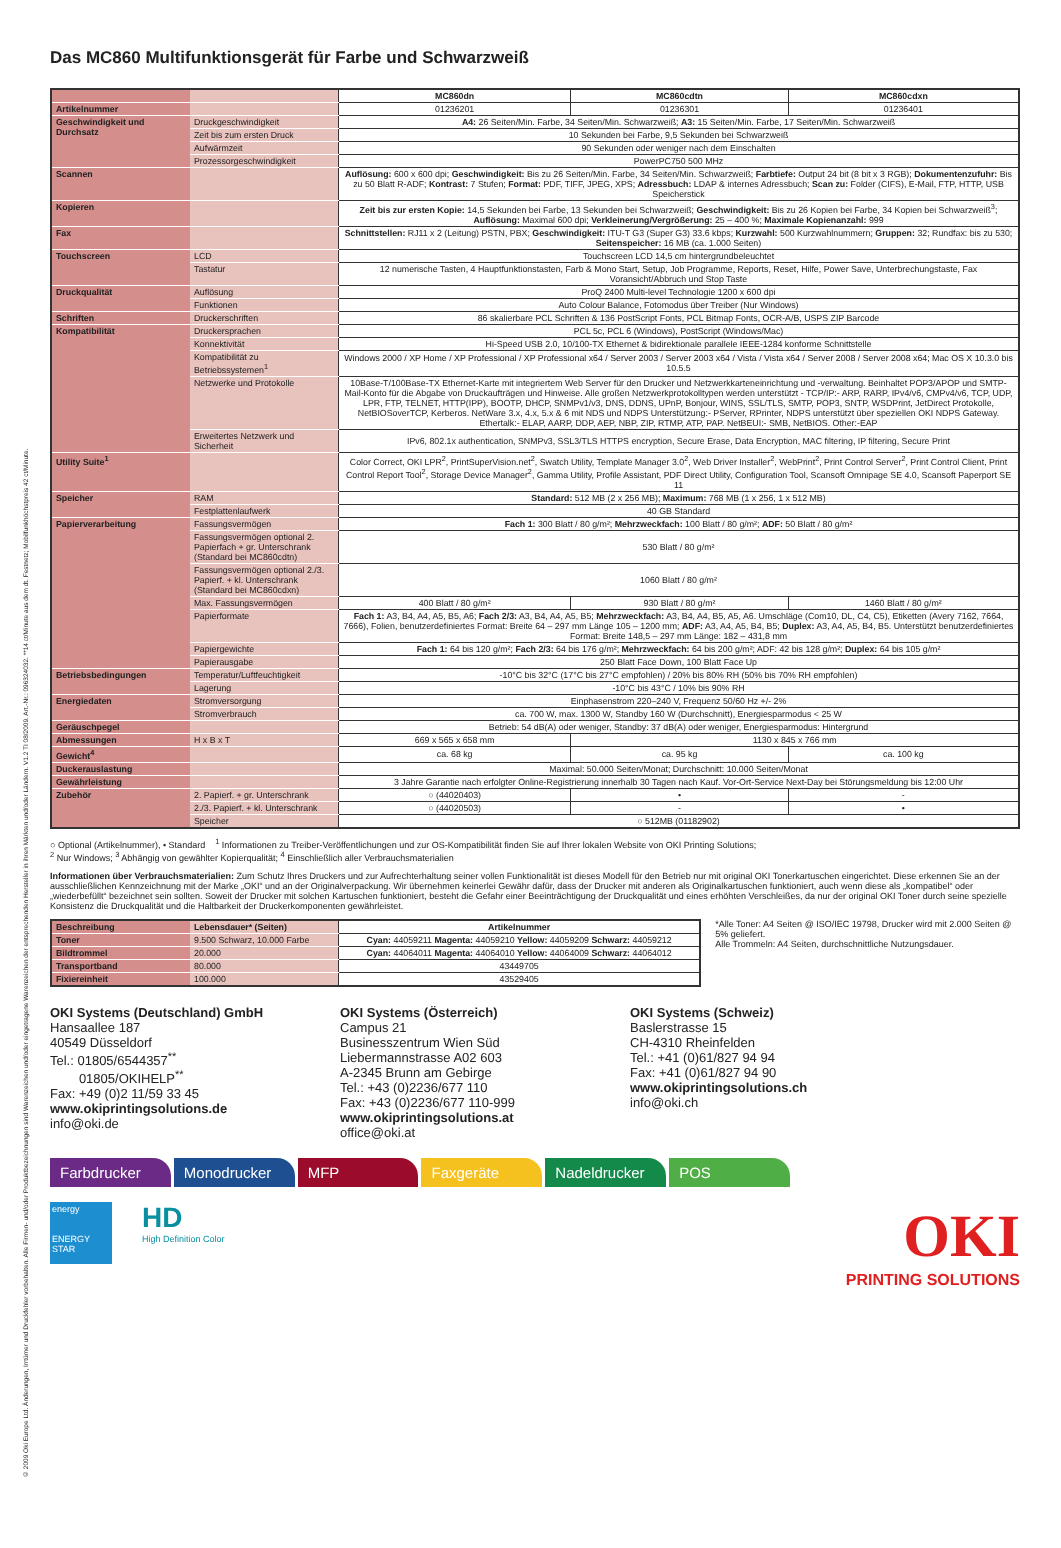© 2009 Oki Europe Ltd. Änderungen, Irrtümer und Druckfehler vorbehalten. Alle Firmen- und/oder Produktbezeichnungen sind Warenzeichen und/oder eingetragene Warenzeichen der entsprechenden Hersteller in ihren Märkten und/oder Ländern. V1.2 TI 08/2009. Art.-Nr.: 09632403​2. **14 ct/Minute aus dem dt. Festnetz; Mobilfunkhöchstpreis 42 ct/Minute.
Das MC860 Multifunktionsgerät für Farbe und Schwarzweiß
| | | MC860dn | MC860cdtn | MC860cdxn |
| Artikelnummer | | 01236201 | 01236301 | 01236401 |
| Geschwindigkeit und Durchsatz | Druckgeschwindigkeit | A4: 26 Seiten/Min. Farbe, 34 Seiten/Min. Schwarzweiß; A3: 15 Seiten/Min. Farbe, 17 Seiten/Min. Schwarzweiß | | |
| | Zeit bis zum ersten Druck | 10 Sekunden bei Farbe, 9,5 Sekunden bei Schwarzweiß | | |
| | Aufwärmzeit | 90 Sekunden oder weniger nach dem Einschalten | | |
| | Prozessorgeschwindigkeit | PowerPC750 500 MHz | | |
| Scannen | | Auflösung: 600 x 600 dpi; Geschwindigkeit: Bis zu 26 Seiten/Min. Farbe, 34 Seiten/Min. Schwarzweiß; Farbtiefe: Output 24 bit (8 bit x 3 RGB); Dokumentenzufuhr: Bis zu 50 Blatt R-ADF; Kontrast: 7 Stufen; Format: PDF, TIFF, JPEG, XPS; Adressbuch: LDAP & internes Adressbuch; Scan zu: Folder (CIFS), E-Mail, FTP, HTTP, USB Speicherstick | | |
| Kopieren | | Zeit bis zur ersten Kopie: 14,5 Sekunden bei Farbe, 13 Sekunden bei Schwarzweiß; Geschwindigkeit: Bis zu 26 Kopien bei Farbe, 34 Kopien bei Schwarzweiß<sup>3</sup>; Auflösung: Maximal 600 dpi; Verkleinerung/Vergrößerung: 25 – 400 %; Maximale Kopienanzahl: 999 | | |
| Fax | | Schnittstellen: RJ11 x 2 (Leitung) PSTN, PBX; Geschwindigkeit: ITU-T G3 (Super G3) 33.6 kbps; Kurzwahl: 500 Kurzwahlnummern; Gruppen: 32; Rundfax: bis zu 530; Seitenspeicher: 16 MB (ca. 1.000 Seiten) | | |
| Touchscreen | LCD | Touchscreen LCD 14,5 cm hintergrundbeleuchtet | | |
| | Tastatur | 12 numerische Tasten, 4 Hauptfunktionstasten, Farb & Mono Start, Setup, Job Programme, Reports, Reset, Hilfe, Power Save, Unterbrechungstaste, Fax Voransicht/Abbruch und Stop Taste | | |
| Druckqualität | Auflösung | ProQ 2400 Multi-level Technologie 1200 x 600 dpi | | |
| | Funktionen | Auto Colour Balance, Fotomodus über Treiber (Nur Windows) | | |
| Schriften | Druckerschriften | 86 skalierbare PCL Schriften & 136 PostScript Fonts, PCL Bitmap Fonts, OCR-A/B, USPS ZIP Barcode | | |
| Kompatibilität | Druckersprachen | PCL 5c, PCL 6 (Windows), PostScript (Windows/Mac) | | |
| | Konnektivität | Hi-Speed USB 2.0, 10/100-TX Ethernet & bidirektionale parallele IEEE-1284 konforme Schnittstelle | | |
| | Kompatibilität zu Betriebssystemen<sup>1</sup> | Windows 2000 / XP Home / XP Professional / XP Professional x64 / Server 2003 / Server 2003 x64 / Vista / Vista x64 / Server 2008 / Server 2008 x64; Mac OS X 10.3.0 bis 10.5.5 | | |
| | Netzwerke und Protokolle | 10Base-T/100Base-TX Ethernet-Karte mit integriertem Web Server für den Drucker und Netzwerkkarteneinrichtung und -verwaltung. Beinhaltet POP3/APOP und SMTP-Mail-Konto für die Abgabe von Druckaufträgen und Hinweise. Alle großen Netzwerkprotokolltypen werden unterstützt - TCP/IP:- ARP, RARP, IPv4/v6, CMPv4/v6, TCP, UDP, LPR, FTP, TELNET, HTTP(IPP), BOOTP, DHCP, SNMPv1/v3, DNS, DDNS, UPnP, Bonjour, WINS, SSL/TLS, SMTP, POP3, SNTP, WSDPrint, JetDirect Protokolle, NetBIOSoverTCP, Kerberos. NetWare 3.x, 4.x, 5.x & 6 mit NDS und NDPS Unterstützung:- PServer, RPrinter, NDPS unterstützt über speziellen OKI NDPS Gateway. Ethertalk:- ELAP, AARP, DDP, AEP, NBP, ZIP, RTMP, ATP, PAP. NetBEUI:- SMB, NetBIOS. Other:-EAP | | |
| | Erweitertes Netzwerk und Sicherheit | IPv6, 802.1x authentication, SNMPv3, SSL3/TLS HTTPS encryption, Secure Erase, Data Encryption, MAC filtering, IP filtering, Secure Print | | |
| Utility Suite<sup>1</sup> | | Color Correct, OKI LPR<sup>2</sup>, PrintSuperVision.net<sup>2</sup>, Swatch Utility, Template Manager 3.0<sup>2</sup>, Web Driver Installer<sup>2</sup>, WebPrint<sup>2</sup>, Print Control Server<sup>2</sup>, Print Control Client, Print Control Report Tool<sup>2</sup>, Storage Device Manager<sup>2</sup>, Gamma Utility, Profile Assistant, PDF Direct Utility, Configuration Tool, Scansoft Omnipage SE 4.0, Scansoft Paperport SE 11 | | |
| Speicher | RAM | Standard: 512 MB (2 x 256 MB); Maximum: 768 MB (1 x 256, 1 x 512 MB) | | |
| | Festplattenlaufwerk | 40 GB Standard | | |
| Papierverarbeitung | Fassungsvermögen | Fach 1: 300 Blatt / 80 g/m²; Mehrzweckfach: 100 Blatt / 80 g/m²; ADF: 50 Blatt / 80 g/m² | | |
| | Fassungsvermögen optional 2. Papierfach + gr. Unterschrank (Standard bei MC860cdtn) | 530 Blatt / 80 g/m² | | |
| | Fassungsvermögen optional 2./3. Papierf. + kl. Unterschrank (Standard bei MC860cdxn) | 1060 Blatt / 80 g/m² | | |
| | Max. Fassungsvermögen | 400 Blatt / 80 g/m² | 930 Blatt / 80 g/m² | 1460 Blatt / 80 g/m² |
| | Papierformate | Fach 1: A3, B4, A4, A5, B5, A6; Fach 2/3: A3, B4, A4, A5, B5; Mehrzweckfach: A3, B4, A4, B5, A5, A6. Umschläge (Com10, DL, C4, C5), Etiketten (Avery 7162, 7664, 7666), Folien, benutzerdefiniertes Format: Breite 64 – 297 mm Länge 105 – 1200 mm; ADF: A3, A4, A5, B4, B5; Duplex: A3, A4, A5, B4, B5. Unterstützt benutzerdefiniertes Format: Breite 148,5 – 297 mm Länge: 182 – 431,8 mm | | |
| | Papiergewichte | Fach 1: 64 bis 120 g/m²; Fach 2/3: 64 bis 176 g/m²; Mehrzweckfach: 64 bis 200 g/m²; ADF: 42 bis 128 g/m²; Duplex: 64 bis 105 g/m² | | |
| | Papierausgabe | 250 Blatt Face Down, 100 Blatt Face Up | | |
| Betriebsbedingungen | Temperatur/Luftfeuchtigkeit | -10°C bis 32°C (17°C bis 27°C empfohlen) / 20% bis 80% RH (50% bis 70% RH empfohlen) | | |
| | Lagerung | -10°C bis 43°C / 10% bis 90% RH | | |
| Energiedaten | Stromversorgung | Einphasenstrom 220–240 V, Frequenz 50/60 Hz +/- 2% | | |
| | Stromverbrauch | ca. 700 W, max. 1300 W, Standby 160 W (Durchschnitt), Energiesparmodus < 25 W | | |
| Geräuschpegel | | Betrieb: 54 dB(A) oder weniger, Standby: 37 dB(A) oder weniger, Energiesparmodus: Hintergrund | | |
| Abmessungen | H x B x T | 669 x 565 x 658 mm | 1130 x 845 x 766 mm | |
| Gewicht<sup>4</sup> | | ca. 68 kg | ca. 95 kg | ca. 100 kg |
| Duckerauslastung | | Maximal: 50.000 Seiten/Monat; Durchschnitt: 10.000 Seiten/Monat | | |
| Gewährleistung | | 3 Jahre Garantie nach erfolgter Online-Registrierung innerhalb 30 Tagen nach Kauf. Vor-Ort-Service Next-Day bei Störungsmeldung bis 12:00 Uhr | | |
| Zubehör | 2. Papierf. + gr. Unterschrank | ○ (44020403) | • | - |
| | 2./3. Papierf. + kl. Unterschrank | ○ (44020503) | - | • |
| | Speicher | ○ 512MB (01182902) | | |
○ Optional (Artikelnummer), • Standard <sup>1</sup> Informationen zu Treiber-Veröffentlichungen und zur OS-Kompatibilität finden Sie auf Ihrer lokalen Website von OKI Printing Solutions;
<sup>2</sup> Nur Windows; <sup>3</sup> Abhängig von gewählter Kopierqualität; <sup>4</sup> Einschließlich aller Verbrauchsmaterialien
Informationen über Verbrauchsmaterialien: Zum Schutz Ihres Druckers und zur Aufrechterhaltung seiner vollen Funktionalität ist dieses Modell für den Betrieb nur mit original OKI Tonerkartuschen eingerichtet. Diese erkennen Sie an der ausschließlichen Kennzeichnung mit der Marke „OKI“ und an der Originalverpackung. Wir übernehmen keinerlei Gewähr dafür, dass der Drucker mit anderen als Originalkartuschen funktioniert, auch wenn diese als „kompatibel“ oder „wiederbefüllt“ bezeichnet sein sollten. Soweit der Drucker mit solchen Kartuschen funktioniert, besteht die Gefahr einer Beeinträchtigung der Druckqualität und eines erhöhten Verschleißes, da nur der original OKI Toner durch seine spezielle Konsistenz die Druckqualität und die Haltbarkeit der Druckerkomponenten gewährleistet.
| Beschreibung | Lebensdauer* (Seiten) | Artikelnummer |
| Toner | 9.500 Schwarz, 10.000 Farbe | Cyan: 44059211 Magenta: 44059210 Yellow: 44059209 Schwarz: 44059212 |
| Bildtrommel | 20.000 | Cyan: 44064011 Magenta: 44064010 Yellow: 44064009 Schwarz: 44064012 |
| Transportband | 80.000 | 43449705 |
| Fixiereinheit | 100.000 | 43529405 |
*Alle Toner: A4 Seiten @ ISO/IEC 19798, Drucker wird mit 2.000 Seiten @ 5% geliefert.
Alle Trommeln: A4 Seiten, durchschnittliche Nutzungsdauer.
OKI Systems (Deutschland) GmbH
Hansaallee 187
40549 Düsseldorf
Tel.: 01805/6544357<sup>**</sup>
01805/OKIHELP<sup>**</sup>
Fax: +49 (0)2 11/59 33 45
www.okiprintingsolutions.de
info@oki.de
OKI Systems (Österreich)
Campus 21
Businesszentrum Wien Süd
Liebermannstrasse A02 603
A-2345 Brunn am Gebirge
Tel.: +43 (0)2236/677 110
Fax: +43 (0)2236/677 110-999
www.okiprintingsolutions.at
office@oki.at
OKI Systems (Schweiz)
Baslerstrasse 15
CH-4310 Rheinfelden
Tel.: +41 (0)61/827 94 94
Fax: +41 (0)61/827 94 90
www.okiprintingsolutions.ch
info@oki.ch
Farbdrucker Monodrucker MFP Faxgeräte Nadeldrucker POS
OKI
PRINTING SOLUTIONS
energy
ENERGY STAR
HD
High Definition Color